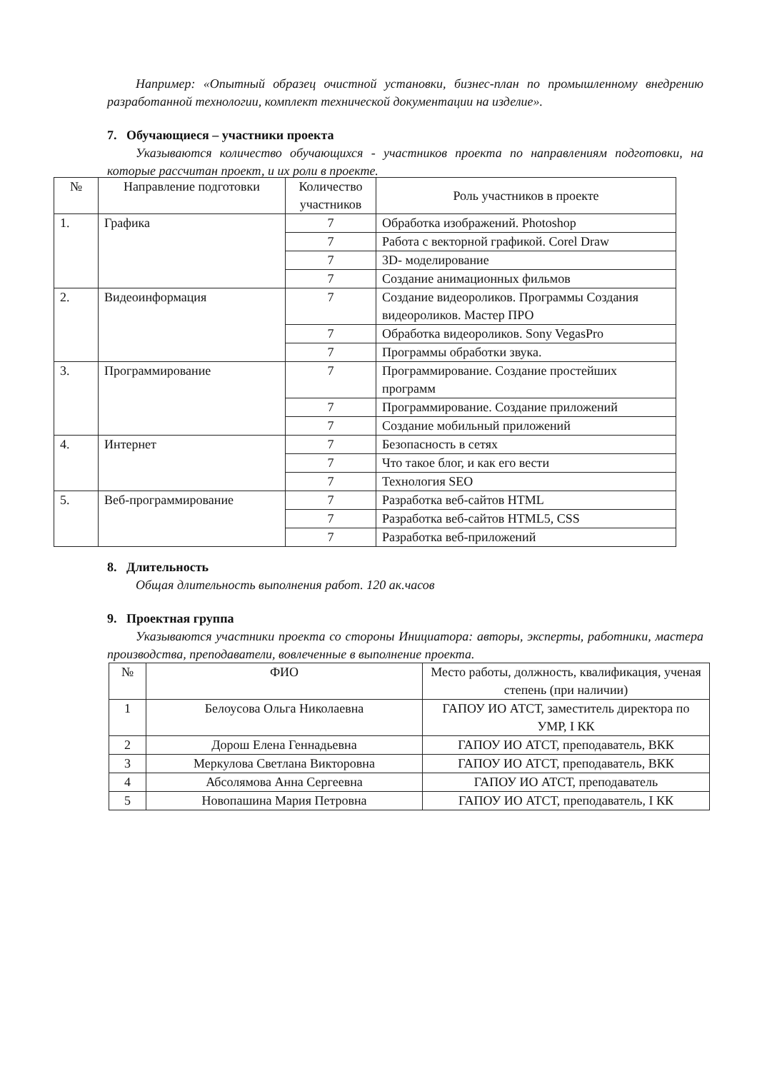Например: «Опытный образец очистной установки, бизнес-план по промышленному внедрению разработанной технологии, комплект технической документации на изделие».
7. Обучающиеся – участники проекта
Указываются количество обучающихся - участников проекта по направлениям подготовки, на которые рассчитан проект, и их роли в проекте.
| № | Направление подготовки | Количество участников | Роль участников в проекте |
| --- | --- | --- | --- |
| 1. | Графика | 7 | Обработка изображений. Photoshop |
| | | 7 | Работа с векторной графикой. Corel Draw |
| | | 7 | 3D- моделирование |
| | | 7 | Создание анимационных фильмов |
| 2. | Видеоинформация | 7 | Создание видеороликов. Программы Создания видеороликов. Мастер ПРО |
| | | 7 | Обработка видеороликов. Sony VegasPro |
| | | 7 | Программы обработки звука. |
| 3. | Программирование | 7 | Программирование. Создание простейших программ |
| | | 7 | Программирование. Создание приложений |
| | | 7 | Создание мобильный приложений |
| 4. | Интернет | 7 | Безопасность в сетях |
| | | 7 | Что такое блог, и как его вести |
| | | 7 | Технология SEO |
| 5. | Веб-программирование | 7 | Разработка веб-сайтов HTML |
| | | 7 | Разработка веб-сайтов HTML5, CSS |
| | | 7 | Разработка веб-приложений |
8. Длительность
Общая длительность выполнения работ. 120 ак.часов
9. Проектная группа
Указываются участники проекта со стороны Инициатора: авторы, эксперты, работники, мастера производства, преподаватели, вовлеченные в выполнение проекта.
| № | ФИО | Место работы, должность, квалификация, ученая степень (при наличии) |
| --- | --- | --- |
| 1 | Белоусова Ольга Николаевна | ГАПОУ ИО АТСТ, заместитель директора по УМР, I КК |
| 2 | Дорош Елена Геннадьевна | ГАПОУ ИО АТСТ, преподаватель, ВКК |
| 3 | Меркулова Светлана Викторовна | ГАПОУ ИО АТСТ, преподаватель, ВКК |
| 4 | Абсолямова Анна Сергеевна | ГАПОУ ИО АТСТ, преподаватель |
| 5 | Новопашина Мария Петровна | ГАПОУ ИО АТСТ, преподаватель, I КК |